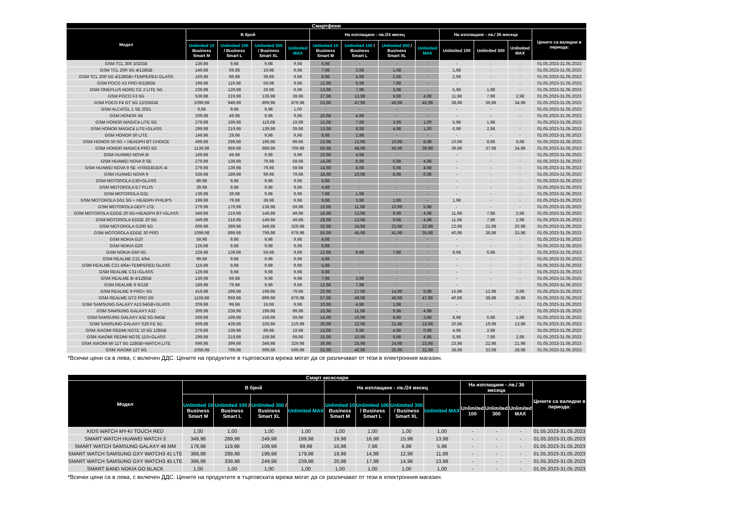| Смартфони | | | | | | | | | | | | |
| --- | --- | --- | --- | --- | --- | --- | --- | --- | --- | --- | --- | --- |
| Модел | В брой | | | | На изплащане - лв./24 месец | | | | На изплащане - лв./ 36 месеца | | | Цените са валидни в периода: |
| | Unlimited 10 Business Smart M | Unlimited 100 / Business Smart L | Unlimited 300 / Business Smart XL | Unlimited MAX | Unlimited 10 Business Smart M | Unlimited 100 / Business Smart L | Unlimited 300 / Business Smart XL | Unlimited MAX | Unlimited 100 | Unlimited 300 | Unlimited MAX | |
| GSM TCL 306 3/32GB | 139,98 | 9,98 | 9,98 | 9,98 | 6,98 | - | - | - | - | - | - | 01.05.2023-31.05.2023 |
| GSM TCL 20R 5G 4/128GB | 149,98 | 69,98 | 19,98 | 9,98 | 7,98 | 3,98 | 1,98 | - | 1,98 | - | - | 01.05.2023-31.05.2023 |
| GSM TCL 20R 5G 4/128GB+TEMPERED GLASS | 169,98 | 89,98 | 39,98 | 9,98 | 8,98 | 4,98 | 2,98 | - | 2,98 | - | - | 01.05.2023-31.05.2023 |
| GSM POCO X3 PRO 6/128GB | 199,98 | 119,98 | 59,98 | 9,98 | 12,98 | 8,98 | 7,98 | - | - | - | - | 01.05.2023-31.05.2023 |
| GSM ONEPLUS NORD CE 2 LITE 5G | 239,98 | 129,98 | 29,98 | 9,98 | 13,98 | 7,98 | 3,98 | - | 5,98 | 1,98 | - | 01.05.2023-31.05.2023 |
| GSM POCO F3 5G | 539,98 | 219,98 | 139,98 | 39,98 | 27,98 | 13,98 | 9,98 | 4,98 | 11,98 | 7,98 | 2,98 | 01.05.2023-31.05.2023 |
| GSM POCO F4 GT 5G 12/256GB | 1099,98 | 949,98 | 899,98 | 879,98 | 53,98 | 47,98 | 46,98 | 45,98 | 38,98 | 36,98 | 34,98 | 01.05.2023-31.05.2023 |
| GSM ALCATEL 1 SE 2021 | 9,98 | 9,98 | 9,98 | 1,00 | - | - | - | - | - | - | - | 01.05.2023-31.05.2023 |
| GSM HONOR X8 | 209,98 | 49,98 | 9,98 | 9,98 | 10,98 | 4,98 | - | - | - | - | - | 01.05.2023-31.05.2023 |
| GSM HONOR MAGIC4 LITE 5G | 279,98 | 199,98 | 119,98 | 19,98 | 12,98 | 7,98 | 3,98 | 1,00 | 5,98 | 1,98 | - | 01.05.2023-31.05.2023 |
| GSM HONOR MAGIC4 LITE+GLASS | 299,98 | 219,98 | 139,98 | 39,98 | 13,98 | 8,98 | 4,98 | 1,00 | 6,98 | 2,98 | - | 01.05.2023-31.05.2023 |
| GSM HONOR 50 LITE | 149,98 | 29,98 | 9,98 | 9,98 | 8,98 | 2,98 | - | - | - | - | - | 01.05.2023-31.05.2023 |
| GSM HONOR 50 5G + HEADPH BT CHOICE | 499,98 | 299,98 | 199,98 | 99,98 | 23,98 | 12,98 | 10,98 | 8,98 | 10,98 | 8,98 | 6,98 | 01.05.2023-31.05.2023 |
| GSM HONOR MAGIC4 PRO 5G | 1139,98 | 959,98 | 889,98 | 769,98 | 56,98 | 48,98 | 45,98 | 39,98 | 39,98 | 37,98 | 34,98 | 01.05.2023-31.05.2023 |
| GSM HUAWEI NOVA 8i | 169,98 | 49,98 | 9,98 | 9,98 | 10,98 | 4,98 | - | - | - | - | - | 01.05.2023-31.05.2023 |
| GSM HUAWEI NOVA 9 SE | 279,98 | 139,98 | 79,98 | 59,98 | 14,98 | 8,98 | 6,98 | 4,98 | - | - | - | 01.05.2023-31.05.2023 |
| GSM HUAWEI NOVA 9 SE +FREEBUDS 4I | 279,98 | 139,98 | 79,98 | 59,98 | 14,98 | 8,98 | 6,98 | 4,98 | - | - | - | 01.05.2023-31.05.2023 |
| GSM HUAWEI NOVA 9 | 339,98 | 189,98 | 99,98 | 79,98 | 18,98 | 10,98 | 8,98 | 6,98 | - | - | - | 01.05.2023-31.05.2023 |
| GSM MOTOROLA E30+GLASS | 89,98 | 9,98 | 9,98 | 9,98 | 5,98 | - | - | - | - | - | - | 01.05.2023-31.05.2023 |
| GSM MOTOROLA E7 PLUS | 39,98 | 9,98 | 9,98 | 9,98 | 4,98 | - | - | - | - | - | - | 01.05.2023-31.05.2023 |
| GSM MOTOROLA G31 | 139,98 | 39,98 | 9,98 | 9,98 | 7,98 | 1,98 | - | - | - | - | - | 01.05.2023-31.05.2023 |
| GSM MOTOROLA G51 5G + HEADPH PHILIPS | 199,98 | 79,98 | 39,98 | 9,98 | 9,98 | 3,98 | 1,98 | - | 1,98 | - | - | 01.05.2023-31.05.2023 |
| GSM MOTOROLA DEFY LTE | 279,98 | 179,98 | 139,98 | 59,98 | 16,98 | 11,98 | 10,98 | 5,98 | - | - | - | 01.05.2023-31.05.2023 |
| GSM MOTOROLA EDGE 20 5G+HEADPH BT+GLASS | 349,98 | 219,98 | 149,98 | 49,98 | 18,98 | 13,98 | 9,98 | 4,98 | 11,98 | 7,98 | 2,98 | 01.05.2023-31.05.2023 |
| GSM MOTOROLA EDGE 20 5G | 349,98 | 219,98 | 149,98 | 49,98 | 18,98 | 13,98 | 9,98 | 4,98 | 11,98 | 7,98 | 2,98 | 01.05.2023-31.05.2023 |
| GSM MOTOROLA G200 5G | 609,98 | 399,98 | 349,98 | 329,98 | 32,98 | 24,98 | 23,98 | 22,98 | 22,98 | 21,98 | 20,98 | 01.05.2023-31.05.2023 |
| GSM MOTOROLA EDGE 30 PRO | 1099,98 | 899,98 | 799,98 | 679,98 | 55,98 | 45,98 | 41,98 | 35,98 | 40,98 | 38,98 | 33,98 | 01.05.2023-31.05.2023 |
| GSM NOKIA G10 | 59,98 | 9,98 | 9,98 | 9,98 | 4,98 | - | - | - | - | - | - | 01.05.2023-31.05.2023 |
| GSM NOKIA G20 | 129,98 | 9,98 | 9,98 | 9,98 | 6,98 | - | - | - | - | - | - | 01.05.2023-31.05.2023 |
| GSM NOKIA G50 5G | 229,98 | 139,98 | 59,98 | 9,98 | 12,98 | 9,98 | 7,98 | - | 8,98 | 6,98 | - | 01.05.2023-31.05.2023 |
| GSM REALME C21 4/64 | 99,98 | 9,98 | 9,98 | 9,98 | 4,98 | - | - | - | - | - | - | 01.05.2023-31.05.2023 |
| GSM REALME C21 4/64+TEMPERED GLASS | 119,98 | 9,98 | 9,98 | 9,98 | 5,98 | - | - | - | - | - | - | 01.05.2023-31.05.2023 |
| GSM REALME C31+GLASS | 129,98 | 9,98 | 9,98 | 9,98 | 8,98 | - | - | - | - | - | - | 01.05.2023-31.05.2023 |
| GSM REALME 8i 4/128GB | 139,98 | 69,98 | 9,98 | 9,98 | 7,98 | 3,98 | - | - | - | - | - | 01.05.2023-31.05.2023 |
| GSM REALME 9 6/128 | 189,98 | 79,98 | 9,98 | 9,98 | 12,98 | 7,98 | - | - | - | - | - | 01.05.2023-31.05.2023 |
| GSM REALME 9 PRO+ 5G | 419,98 | 299,98 | 199,98 | 79,98 | 22,98 | 17,98 | 14,98 | 5,98 | 15,98 | 12,98 | 3,98 | 01.05.2023-31.05.2023 |
| GSM REALME GT2 PRO 5G | 1159,98 | 959,98 | 899,98 | 879,98 | 57,98 | 49,98 | 48,98 | 47,98 | 40,98 | 38,98 | 36,98 | 01.05.2023-31.05.2023 |
| GSM SAMSUNG GALAXY A13 64GB+GLASS | 209,98 | 99,98 | 19,98 | 9,98 | 10,98 | 4,98 | 1,98 | - | - | - | - | 01.05.2023-31.05.2023 |
| GSM SAMSUNG GALAXY A32 | 309,98 | 239,98 | 199,98 | 99,98 | 15,98 | 11,98 | 9,98 | 4,98 | - | - | - | 01.05.2023-31.05.2023 |
| GSM SAMSUNG GALAXY A32 5G 64GB | 269,98 | 199,98 | 159,98 | 59,98 | 14,98 | 10,98 | 8,98 | 3,98 | 8,98 | 6,98 | 1,98 | 01.05.2023-31.05.2023 |
| GSM SAMSUNG GALAXY S20 FE 5G | 669,98 | 439,98 | 339,98 | 219,98 | 30,98 | 22,98 | 21,98 | 15,98 | 20,98 | 19,98 | 13,98 | 01.05.2023-31.05.2023 |
| GSM XIAOMI REDMI NOTE 10 5G 128GB | 279,98 | 139,98 | 89,98 | 19,98 | 13,98 | 6,98 | 4,98 | 0,98 | 4,98 | 2,98 | - | 01.05.2023-31.05.2023 |
| GSM XIAOMI REDMI NOTE 11S+GLASS | 299,98 | 219,98 | 159,98 | 69,98 | 15,98 | 10,98 | 9,98 | 4,98 | 8,98 | 7,98 | 2,98 | 01.05.2023-31.05.2023 |
| GSM XIAOMI MI 11T 5G 128GB+WATCH LITE | 699,98 | 399,98 | 349,98 | 329,98 | 36,98 | 25,98 | 24,98 | 23,98 | 23,98 | 22,98 | 21,98 | 01.05.2023-31.05.2023 |
| GSM XIAOMI 12T 5G | 1059,98 | 799,98 | 699,98 | 599,98 | 52,98 | 40,98 | 35,98 | 31,98 | 38,98 | 33,98 | 28,98 | 01.05.2023-31.05.2023 |
*Всички цени са в лева, с включен ДДС. Цените на продуктите в търговската мрежа могат да се различават от тези в електронния магазин.
| Смарт аксесоари | | | | | | | | | | | | |
| --- | --- | --- | --- | --- | --- | --- | --- | --- | --- | --- | --- | --- |
| Модел | В брой | | | | На изплащане - лв./24 месец | | | | На изплащане - лв./ 36 месеца | | | Цените са валидни в периода: |
| | Unlimited 10 Business Smart M | Unlimited 100 / Business Smart L | Unlimited 300 / Business Smart XL | Unlimited MAX | Unlimited 10 Business Smart M | Unlimited 100 / Business Smart L | Unlimited 300 / Business Smart XL | Unlimited MAX | Unlimited 100 | Unlimited 300 | Unlimited MAX | |
| KIDS WATCH MY-KI TOUCH RED | 1,00 | 1,00 | 1,00 | 1,00 | 1,00 | 1,00 | 1,00 | 1,00 | - | - | - | 01.05.2023-31.05.2023 |
| SMART WATCH HUAWEI WATCH 3 | 349,98 | 289,98 | 249,98 | 199,98 | 19,98 | 16,98 | 15,98 | 13,98 | - | - | - | 01.05.2023-31.05.2023 |
| SMART WATCH SAMSUNG GALAXY 46 MM | 179,98 | 119,98 | 109,98 | 99,98 | 10,98 | 7,98 | 6,98 | 5,98 | - | - | - | 01.05.2023-31.05.2023 |
| SMART WATCH SAMSUNG GXY WATCH3 41 LTE | 369,98 | 299,98 | 199,98 | 179,98 | 19,98 | 14,98 | 12,98 | 11,98 | - | - | - | 01.05.2023-31.05.2023 |
| SMART WATCH SAMSUNG GXY WATCH3 45 LTE | 399,98 | 339,98 | 249,98 | 239,98 | 20,98 | 17,98 | 14,98 | 13,98 | - | - | - | 01.05.2023-31.05.2023 |
| SMART BAND NOKIA GO BLACK | 1,00 | 1,00 | 1,00 | 1,00 | 1,00 | 1,00 | 1,00 | 1,00 | - | - | - | 01.05.2023-31.05.2023 |
*Всички цени са в лева, с включен ДДС. Цените на продуктите в търговската мрежа могат да се различават от тези в електронния магазин.